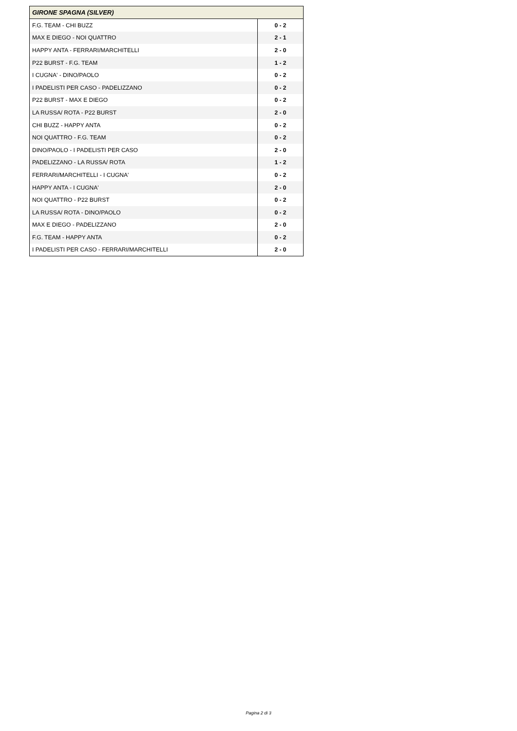| GIRONE SPAGNA (SILVER) | |
| --- | --- |
| F.G. TEAM - CHI BUZZ | 0 - 2 |
| MAX E DIEGO - NOI QUATTRO | 2 - 1 |
| HAPPY ANTA - FERRARI/MARCHITELLI | 2 - 0 |
| P22 BURST - F.G. TEAM | 1 - 2 |
| I CUGNA' - DINO/PAOLO | 0 - 2 |
| I PADELISTI PER CASO - PADELIZZANO | 0 - 2 |
| P22 BURST - MAX E DIEGO | 0 - 2 |
| LA RUSSA/ ROTA - P22 BURST | 2 - 0 |
| CHI BUZZ - HAPPY ANTA | 0 - 2 |
| NOI QUATTRO - F.G. TEAM | 0 - 2 |
| DINO/PAOLO - I PADELISTI PER CASO | 2 - 0 |
| PADELIZZANO - LA RUSSA/ ROTA | 1 - 2 |
| FERRARI/MARCHITELLI - I CUGNA' | 0 - 2 |
| HAPPY ANTA - I CUGNA' | 2 - 0 |
| NOI QUATTRO - P22 BURST | 0 - 2 |
| LA RUSSA/ ROTA - DINO/PAOLO | 0 - 2 |
| MAX E DIEGO - PADELIZZANO | 2 - 0 |
| F.G. TEAM - HAPPY ANTA | 0 - 2 |
| I PADELISTI PER CASO - FERRARI/MARCHITELLI | 2 - 0 |
Pagina 2 di 3